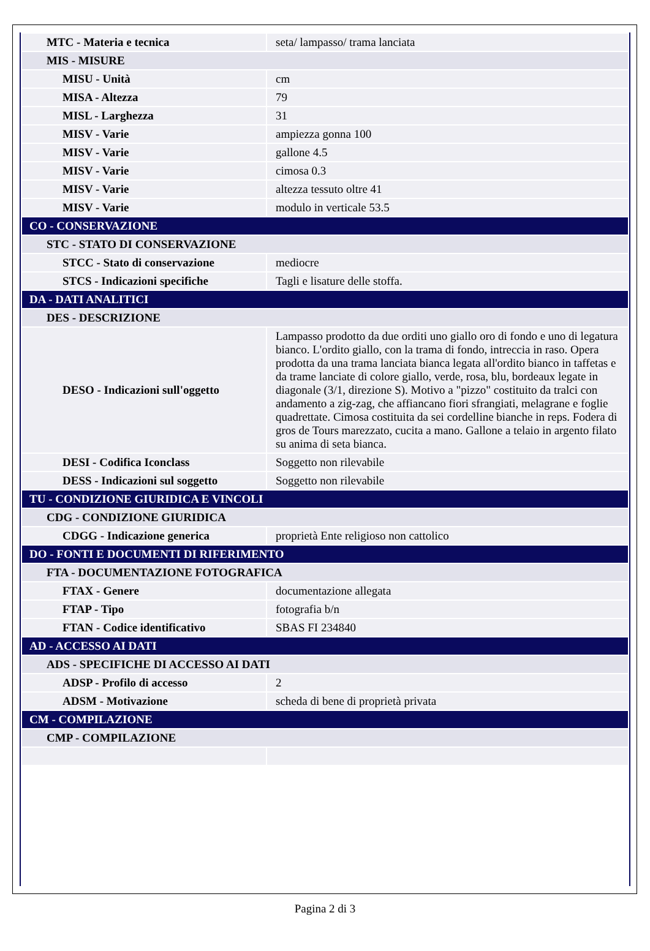| MTC - Materia e tecnica | seta/ lampasso/ trama lanciata |
| MIS - MISURE | |
| MISU - Unità | cm |
| MISA - Altezza | 79 |
| MISL - Larghezza | 31 |
| MISV - Varie | ampiezza gonna 100 |
| MISV - Varie | gallone 4.5 |
| MISV - Varie | cimosa 0.3 |
| MISV - Varie | altezza tessuto oltre 41 |
| MISV - Varie | modulo in verticale 53.5 |
| CO - CONSERVAZIONE | |
| STC - STATO DI CONSERVAZIONE | |
| STCC - Stato di conservazione | mediocre |
| STCS - Indicazioni specifiche | Tagli e lisature delle stoffa. |
| DA - DATI ANALITICI | |
| DES - DESCRIZIONE | |
| DESO - Indicazioni sull'oggetto | Lampasso prodotto da due orditi uno giallo oro di fondo e uno di legatura bianco. L'ordito giallo, con la trama di fondo, intreccia in raso. Opera prodotta da una trama lanciata bianca legata all'ordito bianco in taffetas e da trame lanciate di colore giallo, verde, rosa, blu, bordeaux legate in diagonale (3/1, direzione S). Motivo a "pizzo" costituito da tralci con andamento a zig-zag, che affiancano fiori sfrangiati, melagrane e foglie quadrettate. Cimosa costituita da sei cordelline bianche in reps. Fodera di gros de Tours marezzato, cucita a mano. Gallone a telaio in argento filato su anima di seta bianca. |
| DESI - Codifica Iconclass | Soggetto non rilevabile |
| DESS - Indicazioni sul soggetto | Soggetto non rilevabile |
| TU - CONDIZIONE GIURIDICA E VINCOLI | |
| CDG - CONDIZIONE GIURIDICA | |
| CDGG - Indicazione generica | proprietà Ente religioso non cattolico |
| DO - FONTI E DOCUMENTI DI RIFERIMENTO | |
| FTA - DOCUMENTAZIONE FOTOGRAFICA | |
| FTAX - Genere | documentazione allegata |
| FTAP - Tipo | fotografia b/n |
| FTAN - Codice identificativo | SBAS FI 234840 |
| AD - ACCESSO AI DATI | |
| ADS - SPECIFICHE DI ACCESSO AI DATI | |
| ADSP - Profilo di accesso | 2 |
| ADSM - Motivazione | scheda di bene di proprietà privata |
| CM - COMPILAZIONE | |
| CMP - COMPILAZIONE | |
Pagina 2 di 3